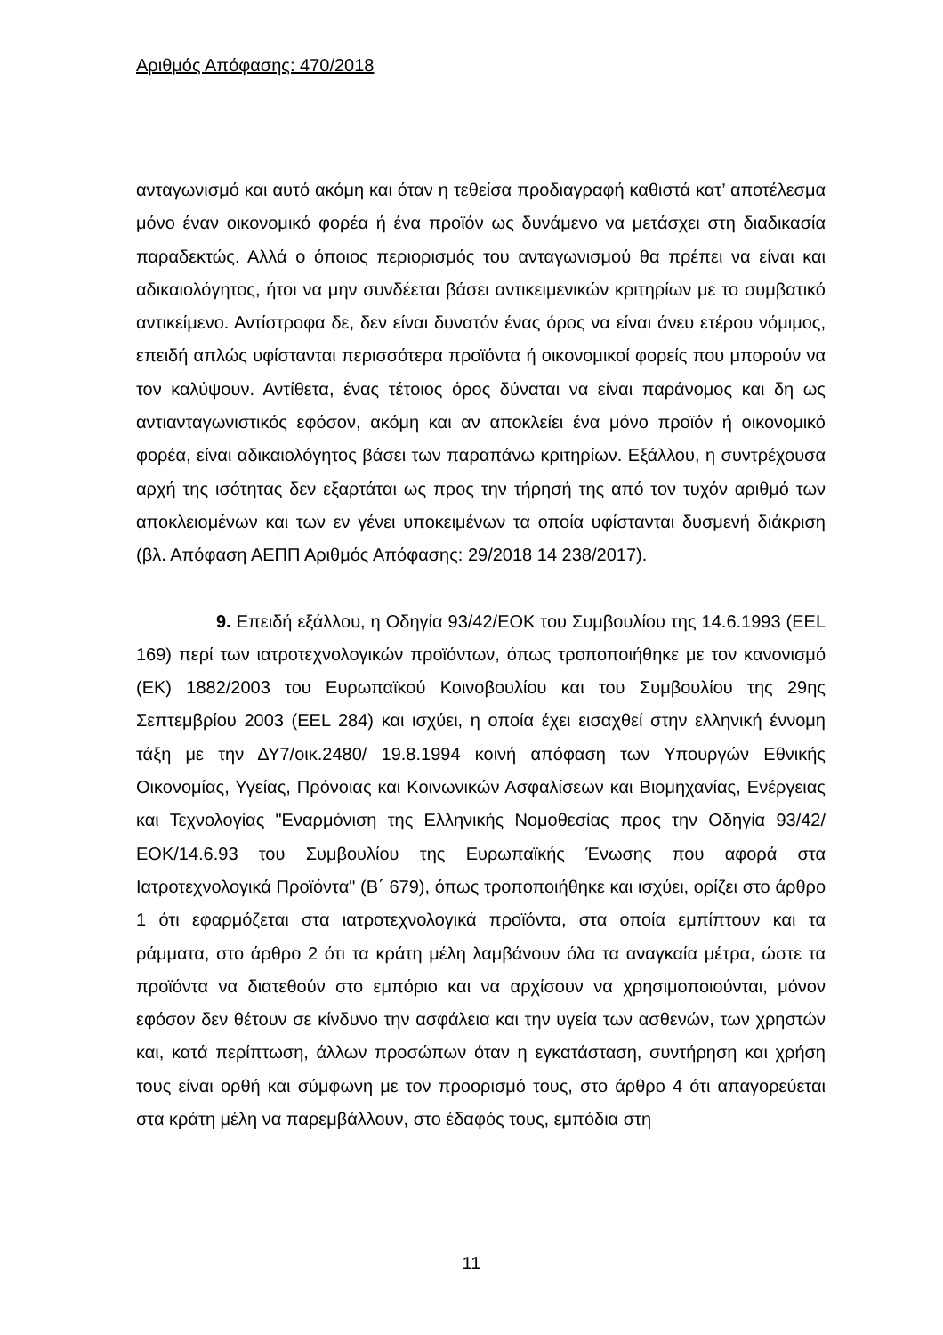Αριθμός Απόφασης: 470/2018
ανταγωνισμό και αυτό ακόμη και όταν η τεθείσα προδιαγραφή καθιστά κατ’ αποτέλεσμα μόνο έναν οικονομικό φορέα ή ένα προϊόν ως δυνάμενο να μετάσχει στη διαδικασία παραδεκτώς. Αλλά ο όποιος περιορισμός του ανταγωνισμού θα πρέπει να είναι και αδικαιολόγητος, ήτοι να μην συνδέεται βάσει αντικειμενικών κριτηρίων με το συμβατικό αντικείμενο. Αντίστροφα δε, δεν είναι δυνατόν ένας όρος να είναι άνευ ετέρου νόμιμος, επειδή απλώς υφίστανται περισσότερα προϊόντα ή οικονομικοί φορείς που μπορούν να τον καλύψουν. Αντίθετα, ένας τέτοιος όρος δύναται να είναι παράνομος και δη ως αντιανταγωνιστικός εφόσον, ακόμη και αν αποκλείει ένα μόνο προϊόν ή οικονομικό φορέα, είναι αδικαιολόγητος βάσει των παραπάνω κριτηρίων. Εξάλλου, η συντρέχουσα αρχή της ισότητας δεν εξαρτάται ως προς την τήρησή της από τον τυχόν αριθμό των αποκλειομένων και των εν γένει υποκειμένων τα οποία υφίστανται δυσμενή διάκριση (βλ. Απόφαση ΑΕΠΠ Αριθμός Απόφασης: 29/2018 14 238/2017).
9. Επειδή εξάλλου, η Οδηγία 93/42/ΕΟΚ του Συμβουλίου της 14.6.1993 (EEL 169) περί των ιατροτεχνολογικών προϊόντων, όπως τροποποιήθηκε με τον κανονισμό (ΕΚ) 1882/2003 του Ευρωπαϊκού Κοινοβουλίου και του Συμβουλίου της 29ης Σεπτεμβρίου 2003 (EEL 284) και ισχύει, η οποία έχει εισαχθεί στην ελληνική έννομη τάξη με την ΔΥ7/οικ.2480/ 19.8.1994 κοινή απόφαση των Υπουργών Εθνικής Οικονομίας, Υγείας, Πρόνοιας και Κοινωνικών Ασφαλίσεων και Βιομηχανίας, Ενέργειας και Τεχνολογίας "Εναρμόνιση της Ελληνικής Νομοθεσίας προς την Οδηγία 93/42/ΕΟΚ/14.6.93 του Συμβουλίου της Ευρωπαϊκής Ένωσης που αφορά στα Ιατροτεχνολογικά Προϊόντα" (Β΄ 679), όπως τροποποιήθηκε και ισχύει, ορίζει στο άρθρο 1 ότι εφαρμόζεται στα ιατροτεχνολογικά προϊόντα, στα οποία εμπίπτουν και τα ράμματα, στο άρθρο 2 ότι τα κράτη μέλη λαμβάνουν όλα τα αναγκαία μέτρα, ώστε τα προϊόντα να διατεθούν στο εμπόριο και να αρχίσουν να χρησιμοποιούνται, μόνον εφόσον δεν θέτουν σε κίνδυνο την ασφάλεια και την υγεία των ασθενών, των χρηστών και, κατά περίπτωση, άλλων προσώπων όταν η εγκατάσταση, συντήρηση και χρήση τους είναι ορθή και σύμφωνη με τον προορισμό τους, στο άρθρο 4 ότι απαγορεύεται στα κράτη μέλη να παρεμβάλλουν, στο έδαφός τους, εμπόδια στη
11